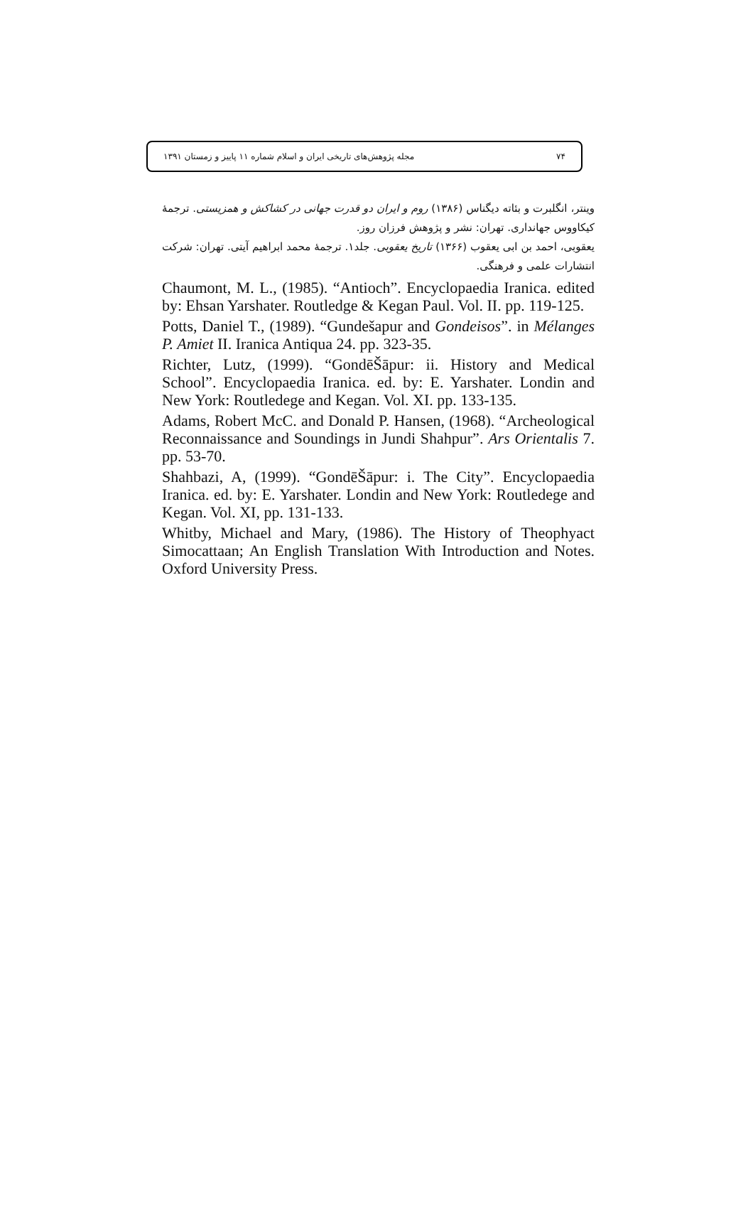مجله پژوهش‌های تاریخی ایران و اسلام شماره ۱۱ پاییز و زمستان ۱۳۹۱ ۷۴
وینتر، انگلبرت و بئاته دیگناس (۱۳۸۶) روم و ایران دو قدرت جهانی در کشاکش و همزیستی. ترجمهٔ کیکاووس جهانداری. تهران: نشر و پژوهش فرزان روز.
یعقوبی، احمد بن ابی یعقوب (۱۳۶۶) تاریخ یعقوبی. جلد۱. ترجمهٔ محمد ابراهیم آیتی. تهران: شرکت انتشارات علمی و فرهنگی.
Chaumont, M. L., (1985). “Antioch”. Encyclopaedia Iranica. edited by: Ehsan Yarshater. Routledge & Kegan Paul. Vol. II. pp. 119-125.
Potts, Daniel T., (1989). “Gundešapur and Gondeisos”. in Mélanges P. Amiet II. Iranica Antiqua 24. pp. 323-35.
Richter, Lutz, (1999). “GondēŠāpur: ii. History and Medical School”. Encyclopaedia Iranica. ed. by: E. Yarshater. Londin and New York: Routledege and Kegan. Vol. XI. pp. 133-135.
Adams, Robert McC. and Donald P. Hansen, (1968). “Archeological Reconnaissance and Soundings in Jundi Shahpur”. Ars Orientalis 7. pp. 53-70.
Shahbazi, A, (1999). “GondēŠāpur: i. The City”. Encyclopaedia Iranica. ed. by: E. Yarshater. Londin and New York: Routledege and Kegan. Vol. XI, pp. 131-133.
Whitby, Michael and Mary, (1986). The History of Theophyact Simocattaan; An English Translation With Introduction and Notes. Oxford University Press.